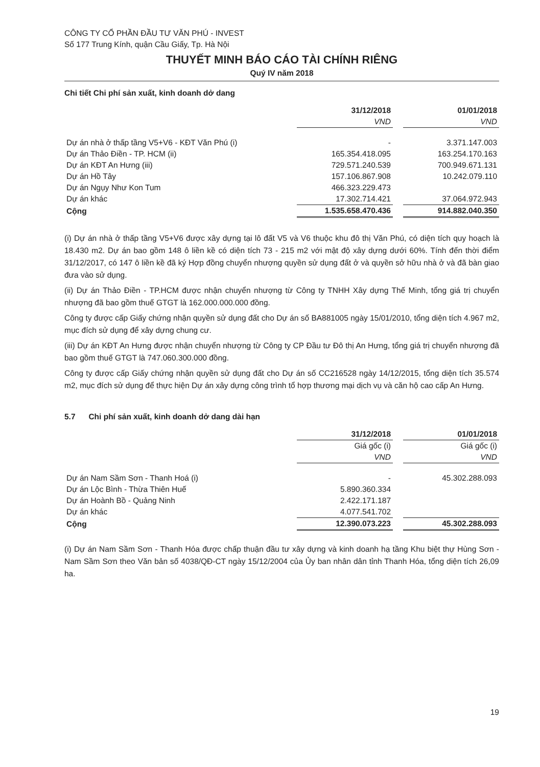CÔNG TY CỔ PHẦN ĐẦU TƯ VĂN PHÚ - INVEST
Số 177 Trung Kính, quận Cầu Giấy, Tp. Hà Nội
THUYẾT MINH BÁO CÁO TÀI CHÍNH RIÊNG
Quý IV năm 2018
Chi tiết Chi phí sản xuất, kinh doanh dở dang
| | 31/12/2018 | | 01/01/2018 |
| | VND | | VND |
| Dự án nhà ở thấp tầng V5+V6 - KĐT Văn Phú (i) | - | | 3.371.147.003 |
| Dự án Thảo Điền - TP. HCM (ii) | 165.354.418.095 | | 163.254.170.163 |
| Dự án KĐT An Hưng (iii) | 729.571.240.539 | | 700.949.671.131 |
| Dự án Hồ Tây | 157.106.867.908 | | 10.242.079.110 |
| Dự án Ngụy Như Kon Tum | 466.323.229.473 | | |
| Dự án khác | 17.302.714.421 | | 37.064.972.943 |
| Cộng | 1.535.658.470.436 | | 914.882.040.350 |
(i) Dự án nhà ở thấp tầng V5+V6 được xây dựng tại lô đất V5 và V6 thuộc khu đô thị Văn Phú, có diện tích quy hoạch là 18.430 m2. Dự án bao gồm 148 ô liền kề có diện tích 73 - 215 m2 với mật độ xây dựng dưới 60%. Tính đến thời điểm 31/12/2017, có 147 ô liền kề đã ký Hợp đồng chuyển nhượng quyền sử dụng đất ở và quyền sở hữu nhà ở và đã bàn giao đưa vào sử dụng.
(ii) Dự án Thảo Điền - TP.HCM được nhận chuyển nhượng từ Công ty TNHH Xây dựng Thế Minh, tổng giá trị chuyển nhượng đã bao gồm thuế GTGT là 162.000.000.000 đồng.
Công ty được cấp Giấy chứng nhận quyền sử dụng đất cho Dự án số BA881005 ngày 15/01/2010, tổng diện tích 4.967 m2, mục đích sử dụng để xây dựng chung cư.
(iii) Dự án KĐT An Hưng được nhận chuyển nhượng từ Công ty CP Đầu tư Đô thị An Hưng, tổng giá trị chuyển nhượng đã bao gồm thuế GTGT là 747.060.300.000 đồng.
Công ty được cấp Giấy chứng nhận quyền sử dụng đất cho Dự án số CC216528 ngày 14/12/2015, tổng diện tích 35.574 m2, mục đích sử dụng để thực hiện Dự án xây dựng công trình tổ hợp thương mại dịch vụ và căn hộ cao cấp An Hưng.
5.7 Chi phí sản xuất, kinh doanh dở dang dài hạn
| | 31/12/2018 | | 01/01/2018 |
| | Giá gốc (i) | | Giá gốc (i) |
| | VND | | VND |
| Dự án Nam Sầm Sơn - Thanh Hoá (i) | - | | 45.302.288.093 |
| Dự án Lộc Bình - Thừa Thiên Huế | 5.890.360.334 | | |
| Dự án Hoành Bồ - Quảng Ninh | 2.422.171.187 | | |
| Dự án khác | 4.077.541.702 | | |
| Cộng | 12.390.073.223 | | 45.302.288.093 |
(i) Dự án Nam Sầm Sơn - Thanh Hóa được chấp thuận đầu tư xây dựng và kinh doanh hạ tầng Khu biệt thự Hùng Sơn - Nam Sầm Sơn theo Văn bản số 4038/QĐ-CT ngày 15/12/2004 của Ủy ban nhân dân tỉnh Thanh Hóa, tổng diện tích 26,09 ha.
19